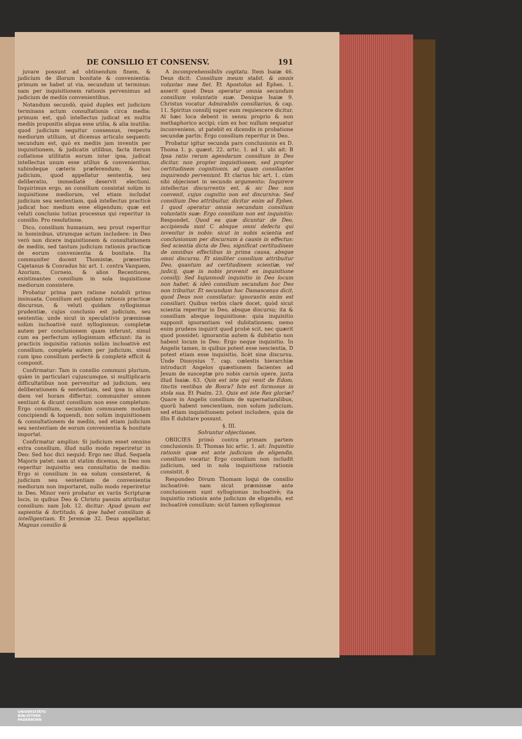DE CONSILIO ET CONSENSV. 191
juvare possunt ad obtinendum finem, & judicium de illorum bonitate & convenientia: primum se habet ut via, secundum ut terminus: nam per inquisitionem rationis pervenimus ad judicium de mediis convenientibus.
Notandum secundò, quòd duplex est judicium terminans actum consultationis circa media: primum est, quô intellectus judicat ex multis mediis propositis aliqua esse utilia, & alia inutilia: quod judicium sequitur consensus, respectu mediorum utilium, ut dicemus articulo sequenti: secundum est, quò ex mediis jam inventis per inquisitionem, & judicatis utilibus, facta iterum collatione utilitatis eorum inter ipsa, judicat intellectus unum esse utilius & convenientius, subindeque cæteris præferendum; & hoc judicium, quod appellatur sententia, seu deliberatio, immediatè deservit electioni. Inquirimus ergo, an consilium consistat solùm in inquisitione mediorum, vel etiam includat judicium seu sententiam, quâ intellectus practicè judicat hoc medium esse eligendum; quæ est veluti conclusio totius processus qui reperitur in consilio. Pro resolutione.
Dico, consilium humanum, seu prout reperitur in hominibus, utrumque actum includere: in Deo verò non dicere inquisitionem & consultationem de mediis, sed tantum judicium rationis practicæ de eorum convenientia & bonitate. Ita communiter docent Thomistæ, præsertim Cajetanus & Conradus hic art. 1. contra Vazquem, Azorium, Corneio, & alios Recentiores, existimantes consilium in sola inquisitione mediorum consistere.
Probatur prima pars ratione notabili primo insinuata. Consilium est quidam rationis practicæ discursus, & veluti quidam syllogismus prudentiæ, cujus conclusio est judicium, seu sententia; unde sicut in speculativis præmissæ solùm inchoativè sunt syllogismus; completæ autem per conclusionem quam inferunt, simul cum ea perfectum syllogismum efficiunt: ita in practicis inquisitio rationis solùm inchoativè est consilium, completa autem per judicium, simul cum ipso consilium perfectè & completè efficit & componit.
Confirmatur: Tam in consilio communi plurium, quàm in particulari cujuscumque, si multiplicaris difficultatibus non pervenitur ad judicium, seu deliberationem & sententiam, sed ipsa in alium diem vel horam differtur, communiter omnes sentiunt & dicunt consilium non esse completum: Ergo consilium, secundùm communem modum concipiendi & loquendi, non solùm inquisitionem & consultationem de mediis, sed etiam judicium seu sententiam de eorum convenientia & bonitate importat.
Confirmatur amplius: Si judicium esset omnino extra consilium, illud nullo modo reperiretur in Deo: Sed hoc dici nequid: Ergo nec illud. Sequela Majoris patet: nam ut statim dicemus, in Deo non reperitur inquisitio seu consultatio de mediis: Ergo si consilium in ea solum consisteret, & judicium seu sententiam de convenientia mediorum non importaret, nullo modo reperiretur in Deo. Minor verò probatur ex variis Scripturæ locis, in quibus Deo & Christo passim attribuitur consilium: nam Job. 12. dicitur: Apud ipsum est sapientia & fortitudo, & ipse habet consilium & intelligentiam. Et Jeremiæ 32. Deus appellatur, Magnus consilio &
A incomprehensibilis cogitatu. Item Isaiæ 46. Deus dicit: Consilium meum stabit, & omnis voluntas mea fiet. Et Apostolus ad Ephes. 1. asserit quod Deus operatur omnia secundum consilium voluntatis suæ. Denique Isaiæ 9. Christus vocatur Admirabilis consiliarius, & cap. 11. Spiritus consilij super eum requiescere dicitur. At hæc loca debent in sensu proprio & non methaphorico accipi; cùm ex hoc nullum sequatur inconveniens, ut patebit ex dicendis in probatione secundæ partis: Ergo consilium reperitur in Deo.
Probatur igitur secunda pars conclusionis ex D. Thoma 1. p. quæst. 22. artic. 1. ad 1. ubi ait: B Ipsa ratio rerum agendarum consilium in Deo dicitur, non propter inquisitionem, sed propter certitudinem cognitionis, ad quam consiliantes inquirendo perveniunt. Et clarius hic art. 1. cùm sibi objecisset in secundo argumento: Inquirere intellectus discurrentis est, & sic Deo non convenit, cujus cognitio non est discursiva: Sed consilium Deo attribuitur, dicitur enim ad Ephes. 1 quod operatur omnia secundum consilium voluntatis suæ: Ergo consilium non est inquisitio: Respondet, Quod ea quæ dicuntur de Deo, accipienda sunt C absque omni defectu qui invenitur in nobis: sicut in nobis scientia est conclusionum per discursum à causis in effectus: Sed scientia dicta de Deo, significat certitudinem de omnibus effectibus in prima causa, absque omni discursu. Et similiter consilium attribuitur Deo, quantum ad certitudinem scientiæ, vel judicij, quæ in nobis provenit ex inquisitione consilij: Sed hujusmodi inquisitio in Deo locum non habet; & ideò consilium secundum hoc Deo non tribuitur. Et secundum hoc Damascenus dicit, quod Deus non consiliatur; ignorantis enim est consiliari. Quibus verbis clarè docet, quòd sicut scientia reperitur in Deo, absque discursu; ita & consilium absque inquisitione: quia inquisitio supponit ignorantiam vel dubitationem; nemo enim prudens inquirit quod probè scit, nec quærit quod possidet: ignorantia autem & dubitatio non habent locum in Deo: Ergo neque inquisitio. In Angelis tamen, in quibus potest esse nescientia, D potest etiam esse inquisitio, licèt sine discursu. Unde Dionysius 7. cap. cœlestis hierarchiæ introducit Angelos quæstionem facientes ad Jesum de susceptæ pro nobis carnis opere, juxta illud Isaiæ. 63. Quis est iste qui venit de Edom, tinctis vestibus de Bosra? Iste est formosus in stola sua. Et Psalm. 23. Quis est iste Rex gloriæ? Quare in Angelis consilium de supernaturalibus, quorũ habent nescientiam, non solum judicium, sed etiam inquisitionem potest includere, quia de illis E dubitare possunt.
§. III.
Solvuntur objectiones.
OBIICIES primò contra primam partem conclusionis: D. Thomas hic artic. 1. ait: Inquisitio rationis quæ est ante judicium de eligendis, consilium vocatur. Ergo consilium non includit judicium, sed in sola inquisitione rationis consistit. 8
Respondeo Divum Thomam loqui de consilio inchoativè: nam sicut præmissæ ante conclusionem sunt syllogismus inchoativè; ita inquisitio rationis ante judicium de eligendis, est inchoativè consilium: sicùt tamen syllogismus
UNIVERSITÄTS-
BIBLIOTHEK
PADERBORN